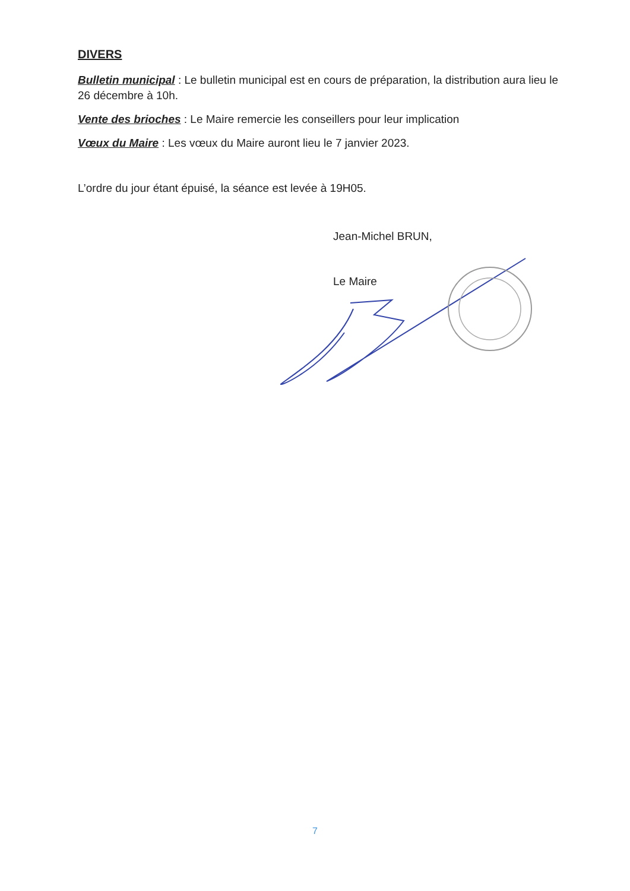DIVERS
Bulletin municipal : Le bulletin municipal est en cours de préparation, la distribution aura lieu le 26 décembre à 10h.
Vente des brioches : Le Maire remercie les conseillers pour leur implication
Vœux du Maire : Les vœux du Maire auront lieu le 7 janvier 2023.
L’ordre du jour étant épuisé, la séance est levée à 19H05.
Jean-Michel BRUN,
Le Maire
7